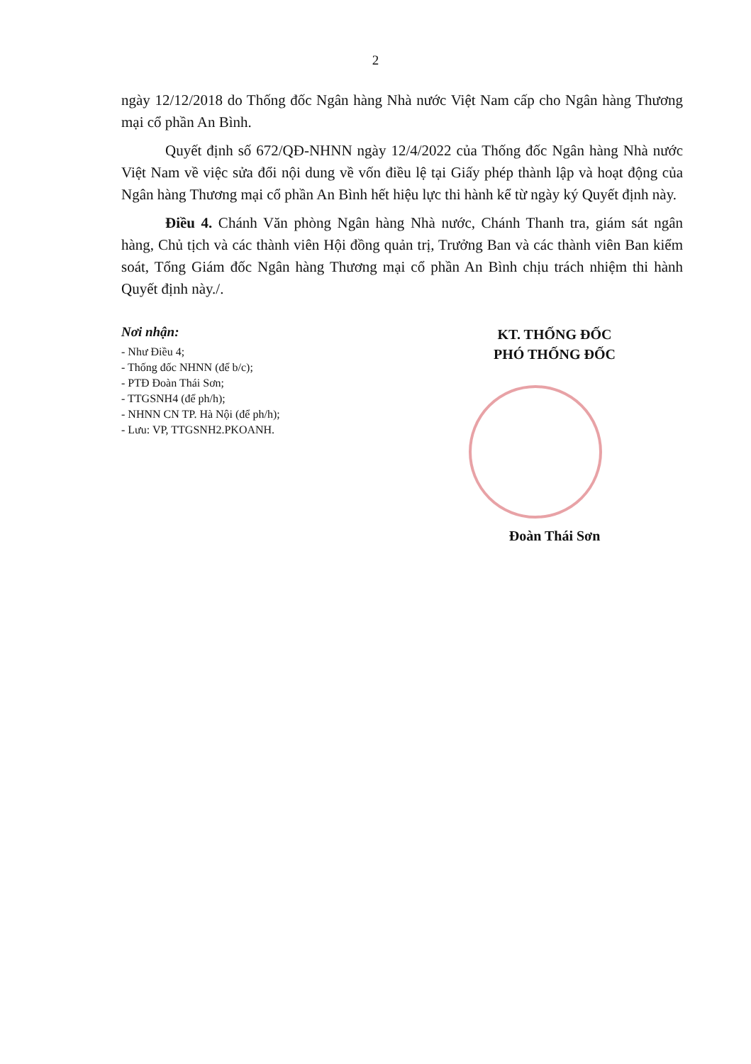2
ngày 12/12/2018 do Thống đốc Ngân hàng Nhà nước Việt Nam cấp cho Ngân hàng Thương mại cổ phần An Bình.
Quyết định số 672/QĐ-NHNN ngày 12/4/2022 của Thống đốc Ngân hàng Nhà nước Việt Nam về việc sửa đổi nội dung về vốn điều lệ tại Giấy phép thành lập và hoạt động của Ngân hàng Thương mại cổ phần An Bình hết hiệu lực thi hành kể từ ngày ký Quyết định này.
Điều 4. Chánh Văn phòng Ngân hàng Nhà nước, Chánh Thanh tra, giám sát ngân hàng, Chủ tịch và các thành viên Hội đồng quản trị, Trưởng Ban và các thành viên Ban kiểm soát, Tổng Giám đốc Ngân hàng Thương mại cổ phần An Bình chịu trách nhiệm thi hành Quyết định này./.
Nơi nhận:
- Như Điều 4;
- Thống đốc NHNN (để b/c);
- PTĐ Đoàn Thái Sơn;
- TTGSNH4 (để ph/h);
- NHNN CN TP. Hà Nội (để ph/h);
- Lưu: VP, TTGSNH2.PKOANH.
KT. THỐNG ĐỐC
PHÓ THỐNG ĐỐC
Đoàn Thái Sơn